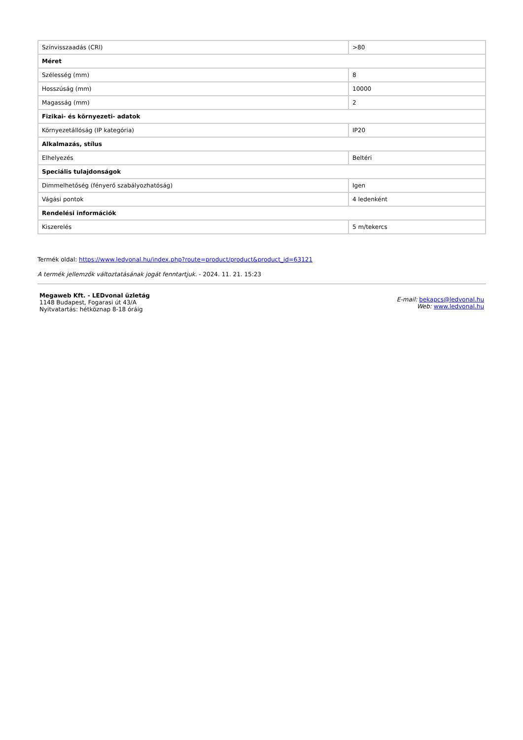| Színvisszaadás (CRI) | >80 |
| Méret | |
| Szélesség (mm) | 8 |
| Hosszúság (mm) | 10000 |
| Magasság (mm) | 2 |
| Fizikai- és környezeti- adatok | |
| Környezetállóság (IP kategória) | IP20 |
| Alkalmazás, stílus | |
| Elhelyezés | Beltéri |
| Speciális tulajdonságok | |
| Dimmelhetőség (fényerő szabályozhatóság) | Igen |
| Vágási pontok | 4 ledenként |
| Rendelési információk | |
| Kiszerelés | 5 m/tekercs |
Termék oldal: https://www.ledvonal.hu/index.php?route=product/product&product_id=63121
A termék jellemzők változtatásának jogát fenntartjuk. - 2024. 11. 21. 15:23
Megaweb Kft. - LEDvonal üzletág
1148 Budapest, Fogarasi út 43/A
Nyitvatartás: hétköznap 8-18 óráig
E-mail: bekapcs@ledvonal.hu
Web: www.ledvonal.hu